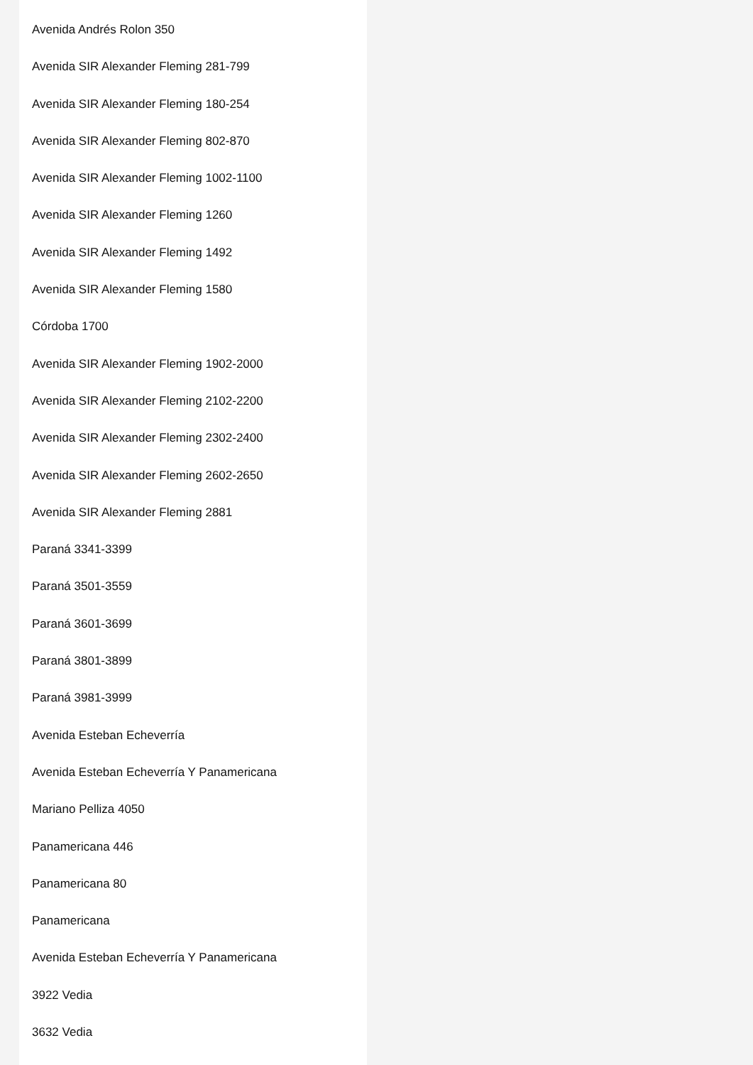Avenida Andrés Rolon 350
Avenida SIR Alexander Fleming 281-799
Avenida SIR Alexander Fleming 180-254
Avenida SIR Alexander Fleming 802-870
Avenida SIR Alexander Fleming 1002-1100
Avenida SIR Alexander Fleming 1260
Avenida SIR Alexander Fleming 1492
Avenida SIR Alexander Fleming 1580
Córdoba 1700
Avenida SIR Alexander Fleming 1902-2000
Avenida SIR Alexander Fleming 2102-2200
Avenida SIR Alexander Fleming 2302-2400
Avenida SIR Alexander Fleming 2602-2650
Avenida SIR Alexander Fleming 2881
Paraná 3341-3399
Paraná 3501-3559
Paraná 3601-3699
Paraná 3801-3899
Paraná 3981-3999
Avenida Esteban Echeverría
Avenida Esteban Echeverría Y Panamericana
Mariano Pelliza 4050
Panamericana 446
Panamericana 80
Panamericana
Avenida Esteban Echeverría Y Panamericana
3922 Vedia
3632 Vedia